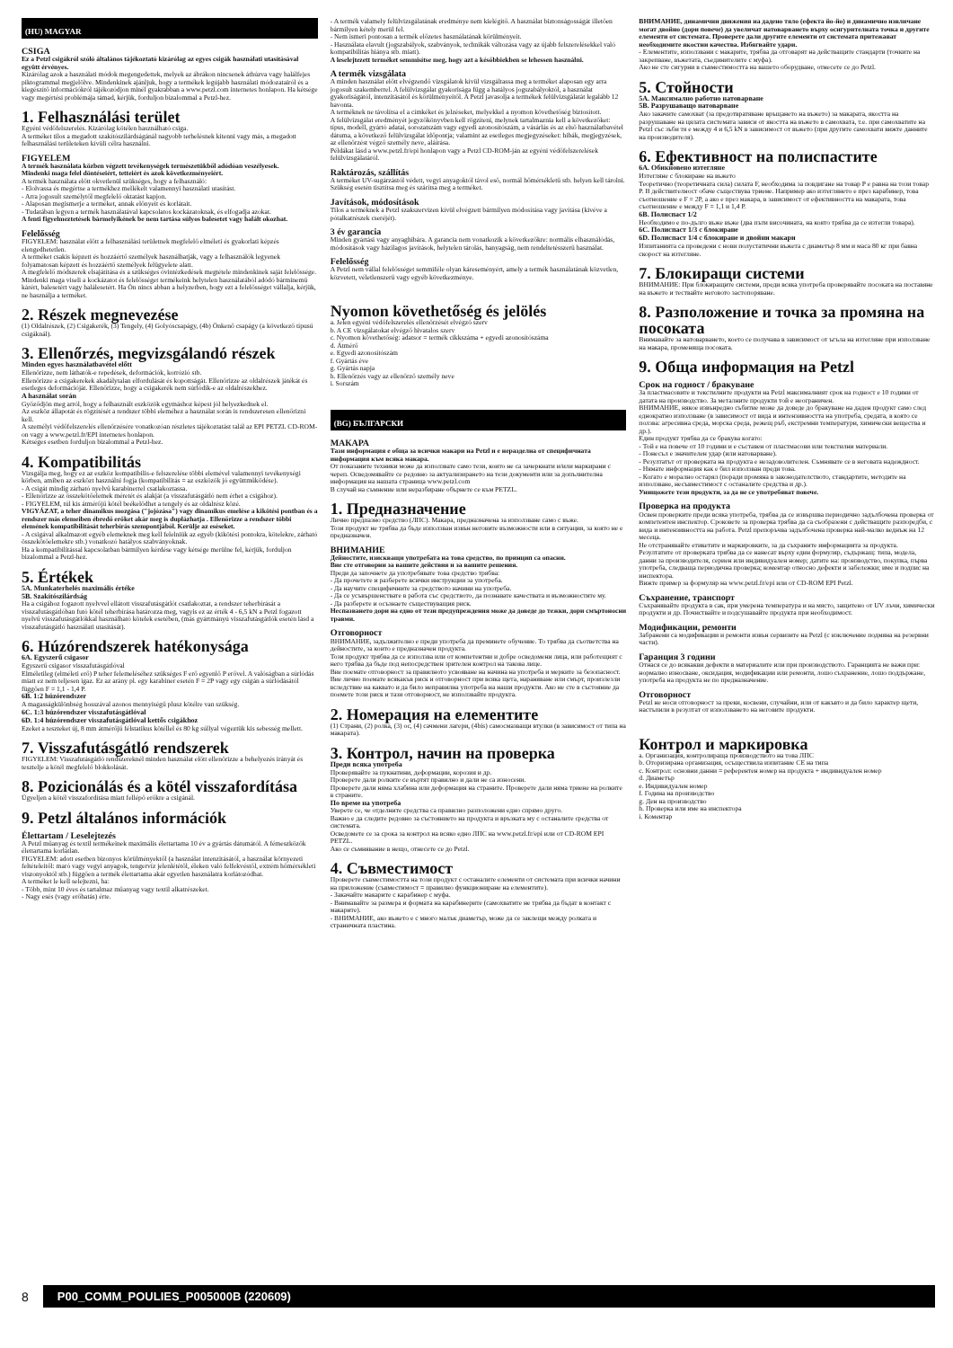(HU) MAGYAR
CSIGA
Ez a Petzl csigákról szóló általános tájékoztató kizárólag az egyes csigák használati utasításával együtt érvényes.
Kizárólag azok a használati módok megengedettek, melyek az ábrákon nincsenek áthúzva vagy halálfejes piktogrammal megjelölve. Mindenkinek ajánljuk, hogy a termékek legújabb használati módozatairól és a kiegészítő információkról tájékozódjon minél gyakrabban a www.petzl.com internetes honlapon. Ha kétsége vagy megértési problémája támad, kérjük, forduljon bizalommal a Petzl-hez.
1. Felhasználási terület
Egyéni védőfelszerelés. Kizárólag kötélen használható csiga.
A terméket tilos a megadott szakítószilárdságánál nagyobb terhelésnek kitenni vagy más, a megadott felhasználási területeken kívüli célra használni.
FIGYELEM
A termék használata közben végzett tevékenységek természetükből adódóan veszélyesek.
Mindenki maga felel döntéseiért, tetteiért és azok következményeiért.
A termék használata előtt okvetlenül szükséges, hogy a felhasználó:
- Elolvassa és megértse a termékhez mellékelt valamennyi használati utasítást.
- Arra jogosult személytől megfelelő oktatást kapjon.
- Alaposan megismerje a terméket, annak előnyeit és korlátait.
- Tudatában legyen a termék használatával kapcsolatos kockázatoknak, és elfogadja azokat.
A fenti figyelmeztetések bármelyikének be nem tartása súlyos balesetet vagy halált okozhat.
Felelősség
FIGYELEM: használat előtt a felhasználási területnek megfelelő elméleti és gyakorlati képzés elengedhetetlen.
A terméket csakis képzett és hozzáértő személyek használhatják, vagy a felhasználók legyenek folyamatosan képzett és hozzáértő személyek felügyelete alatt.
A megfelelő módszerek elsajátítása és a szükséges óvintézkedések megtétele mindenkinek saját felelőssége.
Mindenki maga viseli a kockázatot és felelősséget termékeink helytelen használatából adódó bárminemű kárért, balesetért vagy halálesetért. Ha Ön nincs abban a helyzetben, hogy ezt a felelősséget vállalja, kérjük, ne használja a terméket.
2. Részek megnevezése
(1) Oldalrészek, (2) Csigakerék, (3) Tengely, (4) Golyóscsapágy, (4b) Önkenő csapágy (a következő típusú csigáknál).
3. Ellenőrzés, megvizsgálandó részek
Minden egyes használatbavétel előtt
Ellenőrizze, nem láthatók-e repedések, deformációk, korrózió stb.
Ellenőrizze a csigakerekek akadálytalan elfordulását és kopottságát. Ellenőrizze az oldalrészek játékát és esetleges deformációját. Ellenőrizze, hogy a csigakerék nem súrlódik-e az oldalrészekhez.
A használat során
Győződjön meg arról, hogy a felhasznált eszközök egymáshoz képest jól helyezkednek el.
Az eszköz állapotát és rögzítését a rendszer többi eleméhez a használat során is rendszeresen ellenőrizni kell.
A személyi védőfelszerelés ellenőrzésére vonatkozóan részletes tájékoztatást talál az EPI PETZL CD-ROM-on vagy a www.petzl.fr/EPI internetes honlapon.
Kétséges esetben forduljon bizalommal a Petzl-hez.
4. Kompatibilitás
Vizsgálja meg, hogy ez az eszköz kompatibilis-e felszerelése többi elemével valamennyi tevékenységi körben, amiben az eszközt használni fogja (kompatibilitás = az eszközök jó együttműködése).
- A csigát mindig zárható nyelvű karabinerrel csatlakoztassa.
- Ellenőrizze az összekötőelemek méretét és alakját (a visszafutásgátló nem érhet a csigához).
- FIGYELEM, túl kis átmérőjű kötél beékelődhet a tengely és az oldalrész közé.
VIGYÁZAT, a teher dinamikus mozgása ("jojózása") vagy dinamikus emelése a kikötési pontban és a rendszer más elemeiben ébredő erőket akár meg is duplázhatja . Ellenőrizze a rendszer többi elemének kompatibilitását teherbírás szempontjából. Kerülje az eséseket.
- A csigával alkalmazott egyéb elemeknek meg kell felelniük az egyéb (kikötési pontokra, kötelekre, zárható összekötőelemekre stb.) vonatkozó hatályos szabványoknak.
Ha a kompatibilitással kapcsolatban bármilyen kérdése vagy kétsége merülne fel, kérjük, forduljon bizalommal a Petzl-hez.
5. Értékek
5A. Munkaterhelés maximális értéke
5B. Szakítószilárdság
Ha a csigához fogazott nyelvvel ellátott visszafutásgátlót csatlakoztat, a rendszer teherbírását a visszafutásgátlóban futó kötél teherbírása határozza meg, vagyis ez az érték 4 - 6,5 kN a Petzl fogazott nyelvű visszafutásgátlókkal használható kötelek esetében, (más gyártmányú visszafutásgátlók esetén lásd a visszafutásgátló használati utasítását).
6. Húzórendszerek hatékonysága
6A. Egyszerű csigasor
Egyszerű csigasor visszafutásgátlóval
Elméletileg (elméleti erő) P teher felemeléséhez szükséges F erő egyenlő P erővel. A valóságban a súrlódás miatt ez nem teljesen igaz. Ez az arány pl. egy karabiner esetén F = 2P vagy egy csigán a súrlódásától függően F = 1,1 - 1,4 P.
6B. 1:2 húzórendszer
A magasságkülönbség hosszával azonos mennyiségű plusz kötélre van szükség.
6C. 1:3 húzórendszer visszafutásgátlóval
6D. 1:4 húzórendszer visszafutásgátlóval kettős csigákhoz
Ezeket a teszteket új, 8 mm átmérőjű félstatikus kötéllel és 80 kg súllyal végeztük kis sebesség mellett.
7. Visszafutásgátló rendszerek
FIGYELEM: Visszafutásgátló rendszereknél minden használat előtt ellenőrizze a behelyezés irányát és tesztelje a kötél megfelelő blokkolását.
8. Pozicionálás és a kötél visszafordítása
Ügyeljen a kötél visszafordítása miatt fellépő erőkre a csigánál.
9. Petzl általános információk
Élettartam / Leselejtezés
A Petzl műanyag és textil termékeinek maximális élettartama 10 év a gyártás dátumától. A fémeszközök élettartama korlátlan.
FIGYELEM: adott esetben bizonyos körülményektől (a használat intenzitásától, a használat környezeti feltételeitől: maró vagy vegyi anyagok, tengervíz jelenlététől, éleken való felfekvéstől, extrém hőmérsékleti viszonyoktól stb.) függően a termék élettartama akár egyetlen használatra korlátozódhat.
A terméket le kell selejtezni, ha:
- Több, mint 10 éves és tartalmaz műanyag vagy textil alkatrészeket.
- Nagy esés (vagy erőhatás) érte.
- A termék valamely felülvizsgálatának eredménye nem kielégítő. A használat biztonságosságát illetően bármilyen kétely merül fel.
- Nem ismeri pontosan a termék előzetes használatának körülményeit.
- Használata elavult (jogszabályok, szabványok, technikák változása vagy az újabb felszerelésekkel való kompatibilitás hiánya stb. miatt).
A leselejtezett terméket semmisítse meg, hogy azt a későbbiekben se lehessen használni.
A termék vizsgálata
A minden használat előtt elvégzendő vizsgálatok kívül vizsgáltassa meg a terméket alaposan egy arra jogosult szakemberrel. A felülvizsgálat gyakorisága függ a hatályos jogszabályoktól, a használat gyakoriságától, intenzitásától és körülményeitől. A Petzl javasolja a termékek felülvizsgálatát legalább 12 havonta.
A terméknek ne távolítsa el a címkéket és jelzéseket, melyekkel a nyomon követhetőség biztosított.
A felülvizsgálat eredményét jegyzőkönyvben kell rögzíteni, melynek tartalmaznia kell a következőket: típus, modell, gyártó adatai, sorozatszám vagy egyedi azonosítószám, a vásárlás és az első használatbavétel dátuma, a következő felülvizsgálat időpontja; valamint az esetleges megjegyzéseket: hibák, megjegyzések, az ellenőrzést végző személy neve, aláírása.
Példákat lásd a www.petzl.fr/epi honlapon vagy a Petzl CD-ROM-ján az egyéni védőfelszerelések felülvizsgálatáról.
Raktározás, szállítás
A terméket UV-sugárzástól védett, vegyi anyagoktól távol eső, normál hőmérsékletű stb. helyen kell tárolni. Szükség esetén tisztítsa meg és szárítsa meg a terméket.
Javítások, módosítások
Tilos a terméknek a Petzl szakszervizen kívül elvégzett bármilyen módosítása vagy javítása (kivéve a pótalkatrészek cseréjét).
3 év garancia
Minden gyártási vagy anyaghibára. A garancia nem vonatkozik a következőkre: normális elhasználódás, módosítások vagy házilagos javítások, helytelen tárolás, hanyagság, nem rendeltetésszerű használat.
Felelősség
A Petzl nem vállal felelősséget semmiféle olyan káreseményért, amely a termék használatának közvetlen, közvetett, véletlenszerű vagy egyéb következménye.
Nyomon követhetőség és jelölés
a. Jelen egyéni védőfelszerelés ellenőrzését elvégző szerv
b. A CE vizsgálatokat elvégző hivatalos szerv
c. Nyomon követhetőség: adatsor = termék cikkszáma + egyedi azonosítószáma
d. Átmérő
e. Egyedi azonosítószám
f. Gyártás éve
g. Gyártás napja
h. Ellenőrzés vagy az ellenőrző személy neve
i. Sorszám
(BG) БЪЛГАРСКИ
МАКАРА
Тази информация е обща за всички макари на Petzl и е неразделна от специфичната информация към всяка макара.
От показаните техники може да използвате само тези, които не са зачеркнати и/или маркирани с череп. Осведомявайте се редовно за актуализирането на тези документи или за допълнителна информация на нашата страница www.petzl.com
В случай на съмнение или неразбиране обърнете се към PETZL.
1. Предназначение
Лично предпазно средство (ЛПС). Макара, предназначена за използване само с въже.
Този продукт не трябва да бъде използван извън неговите възможности или в ситуация, за която не е предназначен.
ВНИМАНИЕ
Дейностите, изискващи употребата на това средство, по принцип са опасни.
Вие сте отговорни за вашите действия и за вашите решения.
Преди да започнете да употребявате това средство трябва:
- Да прочетете и разберете всички инструкции за употреба.
- Да научите специфичните за средството начини на употреба.
- Да се усъвършенствате в работа със средството, да познавате качествата и възможностите му.
- Да разберете и осъзнаете съществуващия риск.
Неспазването дори на едно от тези предупреждения може да доведе до тежки, дори смъртоносни травми.
Отговорност
ВНИМАНИЕ, задължително е преди употреба да преминете обучение. То трябва да съответства на дейностите, за които е предназначен продукта.
Този продукт трябва да се използва или от компетентни и добре осведомени лица, или работещият с него трябва да бъде под непосредствен зрителен контрол на такова лице.
Вие поемате отговорност за правилното усвояване на начина на употреба и мерките за безопасност.
Вие лично поемате всякакъв риск и отговорност при всяка щета, нараняване или смърт, произлезли вследствие на каквато и да било неправилна употреба на наши продукти. Ако не сте в състояние да поемете този риск и тази отговорност, не използвайте продукта.
2. Номерация на елементите
(1) Страни, (2) ролка, (3) ос, (4) сачмени лагери, (4bis) самосмазващи втулки (в зависимост от типа на макарата).
3. Контрол, начин на проверка
Преди всяка употреба
Проверявайте за пукнатини, деформации, корозия и др.
Проверете дали ролките се въртят правилно и дали не са износени.
Проверете дали няма хлабина или деформация на страните. Проверете дали няма триене на ролките в страните.
По време на употреба
Уверете се, че отделните средства са правилно разположени едно спрямо друго.
Важно е да следите редовно за състоянието на продукта и връзката му с останалите средства от системата.
Осведомете се за срока за контрол на всяко едно ЛПС на www.petzl.fr/epi или от CD-ROM EPI PETZL.
Ако се съмнявание в нещо, отнесете се до Petzl.
4. Съвместимост
Проверете съвместимостта на този продукт с останалите елементи от системата при всички начини на приложение (съвместимост = правилно функциониране на елементите).
- Закачайте макарите с карабинер с муфа.
- Внимавайте за размера и формата на карабинерите (самохватите не трябва да бъдат в контакт с макарите).
- ВНИМАНИЕ, ако въжето е с много малък диаметър, може да се заклещи между ролката и страничната пластина.
ВНИМАНИЕ, динамични движения на дадено тяло (ефекта йо-йо) и динамично извличане могат двойно (дори повече) да увеличат натоварването върху осигурителната точка и другите елементи от системата. Проверете дали другите елементи от системата притежават необходимите якостни качества. Избягвайте удари.
- Елементите, използвани с макарите, трябва да отговарят на действащите стандарти (точките на закрепване, въжетата, съединителите с муфа).
Ако не сте сигурни в съвместимостта на вашето оборудване, отнесете се до Petzl.
5. Стойности
5A. Максимално работно натоварване
5B. Разрушаващо натоварване
Ако закачите самохват (за предотвратяване връщането на въжето) за макарата, якостта на разрушаване на цялата системата зависи от якостта на въжето в самохвата, т.е. при самохватите на Petzl със зъби тя е между 4 и 6,5 kN в зависимост от въжето (при другите самохвати вижте данните на производителя).
6. Ефективност на полиспастите
6A. Обикновено изтегляне
Изтегляне с блокиране на въжето
Теоретично (теоретичната сила) силата F, необходима за повдигане на товар P е равна на този товар P. В действителност обаче съществува триене. Например ако изтеглянето е през карабинер, това съотношение е F = 2P, а ако е през макара, в зависимост от ефективността на макарата, това съотношение е между F = 1,1 и 1,4 P.
6B. Полиспаст 1/2
Необходимо е по-дълго въже въже (два пъти височината, на която трябва да се изтегли товара).
6C. Полиспаст 1/3 с блокиране
6D. Полиспаст 1/4 с блокиране и двойни макари
Изпитанията са проведени с нови полустатични въжета с диаметър 8 мм и маса 80 кг при бавна скорост на изтегляне.
7. Блокиращи системи
ВНИМАНИЕ: При блокиращите системи, преди всяка употреба проверявайте посоката на поставяне на въжето и тествайте неговото застопоряване.
8. Разположение и точка за промяна на посоката
Внимавайте за натоварването, което се получава в зависимост от ъгъла на изтегляне при използване на макара, променяща посоката.
9. Обща информация на Petzl
Срок на годност / бракуване
За пластмасовите и текстилните продукти на Petzl максималният срок на годност е 10 години от датата на производство. За металните продукти той е неограничен.
ВНИМАНИЕ, някое извънредно събитие може да доведе до бракуване на даден продукт само след еднократно използване (в зависимост от вида и интензивността на употреба, средата, в която се ползва: агресивна среда, морска среда, режещ ръб, екстремни температури, химически вещества и др.).
Един продукт трябва да се бракува когато:
- Той е на повече от 10 години и е съставен от пластмасови или текстилни материали.
- Понесъл е значителен удар (или натоварване).
- Резултатът от проверката на продукта е незадоволителен. Съмнявате се в неговата надеждност.
- Нямате информация как е бил използван преди това.
- Когато е морално остарял (поради промяна в законодателството, стандартите, методите на използване, несъвместимост с останалите средства и др.).
Унищожете тези продукти, за да не се употребяват повече.
Проверка на продукта
Освен проверките преди всяка употреба, трябва да се извършва периодично задълбочена проверка от компетентен инспектор. Сроковете за проверка трябва да са съобразени с действащите разпоредби, с вида и интензивността на работа. Petzl препоръчва задълбочена проверка най-малко веднъж на 12 месеца.
Не отстранявайте етикетите и маркировките, за да съхраните информацията за продукта.
Резултатите от проверката трябва да се нанесат върху един формуляр, съдържащ: типа, модела, данни за производителя, сериен или индивидуален номер; датите на: производство, покупка, първа употреба, следваща периодична проверка; коментар относно дефекти и забележки; име и подпис на инспектора.
Вижте пример за формуляр на www.petzl.fr/epi или от CD-ROM EPI Petzl.
Съхранение, транспорт
Съхранявайте продукта в сак, при умерена температура и на място, защитено от UV лъчи, химически продукти и др. Почиствайте и подсушавайте продукта при необходимост.
Модификации, ремонти
Забранени са модификации и ремонти извън сервизите на Petzl (с изключение подмяна на резервни части).
Гаранция 3 години
Отнася се до всякакви дефекти в материалите или при производството. Гаранцията не важи при: нормално износване, оксидация, модификации или ремонти, лошо съхранение, лошо поддържане, употреба на продукта не по предназначение.
Отговорност
Petzl не носи отговорност за преки, косвени, случайни, или от какъвто и да било характер щети, настъпили в резултат от използването на неговите продукти.
Контрол и маркировка
a. Организация, контролираща производството на това ЛПС
b. Оторизирана организация, осъществила изпитание CE на типа
c. Контрол: основни данни = референтен номер на продукта + индивидуален номер
d. Диаметър
e. Индивидуален номер
f. Година на производство
g. Ден на производство
h. Проверка или име на инспектора
i. Коментар
8 P00_COMM_POULIES_P005000B (220609)